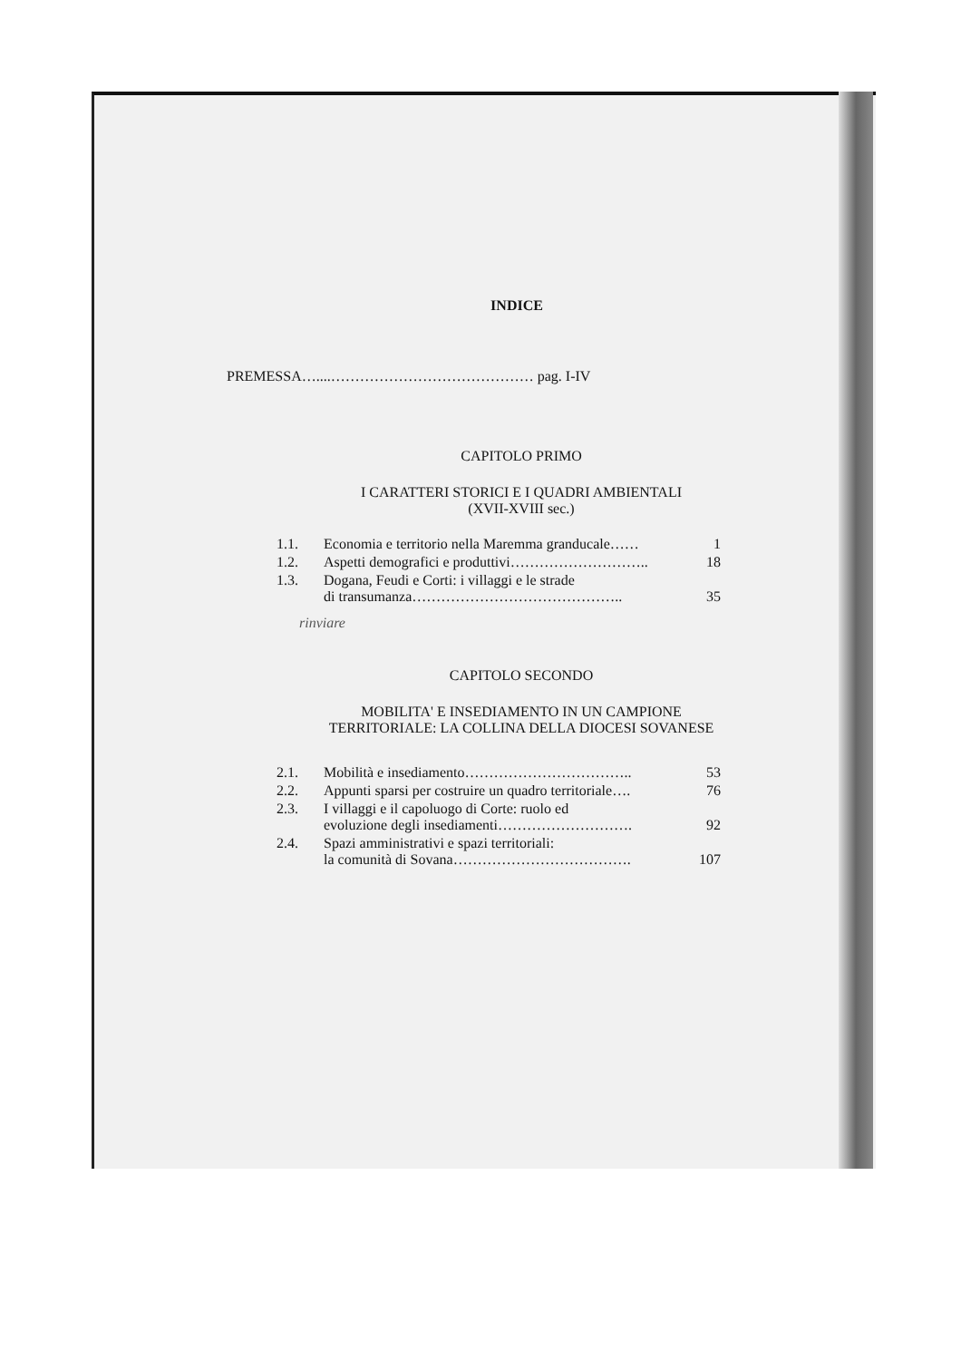INDICE
PREMESSA…....…………………………………… pag. I-IV
CAPITOLO PRIMO
I CARATTERI STORICI E I QUADRI AMBIENTALI
(XVII-XVIII sec.)
| 1.1. | Economia e territorio nella Maremma granducale…… | 1 |
| 1.2. | Aspetti demografici e produttivi……………………….. | 18 |
| 1.3. | Dogana, Feudi e Corti: i villaggi e le strade di transumanza…………………………………….. | 35 |
rinviare
CAPITOLO SECONDO
MOBILITA' E INSEDIAMENTO IN UN CAMPIONE
TERRITORIALE: LA COLLINA DELLA DIOCESI SOVANESE
| 2.1. | Mobilità e insediamento…………………………….. | 53 |
| 2.2. | Appunti sparsi per costruire un quadro territoriale…. | 76 |
| 2.3. | I villaggi e il capoluogo di Corte: ruolo ed evoluzione degli insediamenti………………………. | 92 |
| 2.4. | Spazi amministrativi e spazi territoriali: la comunità di Sovana………………………………. | 107 |